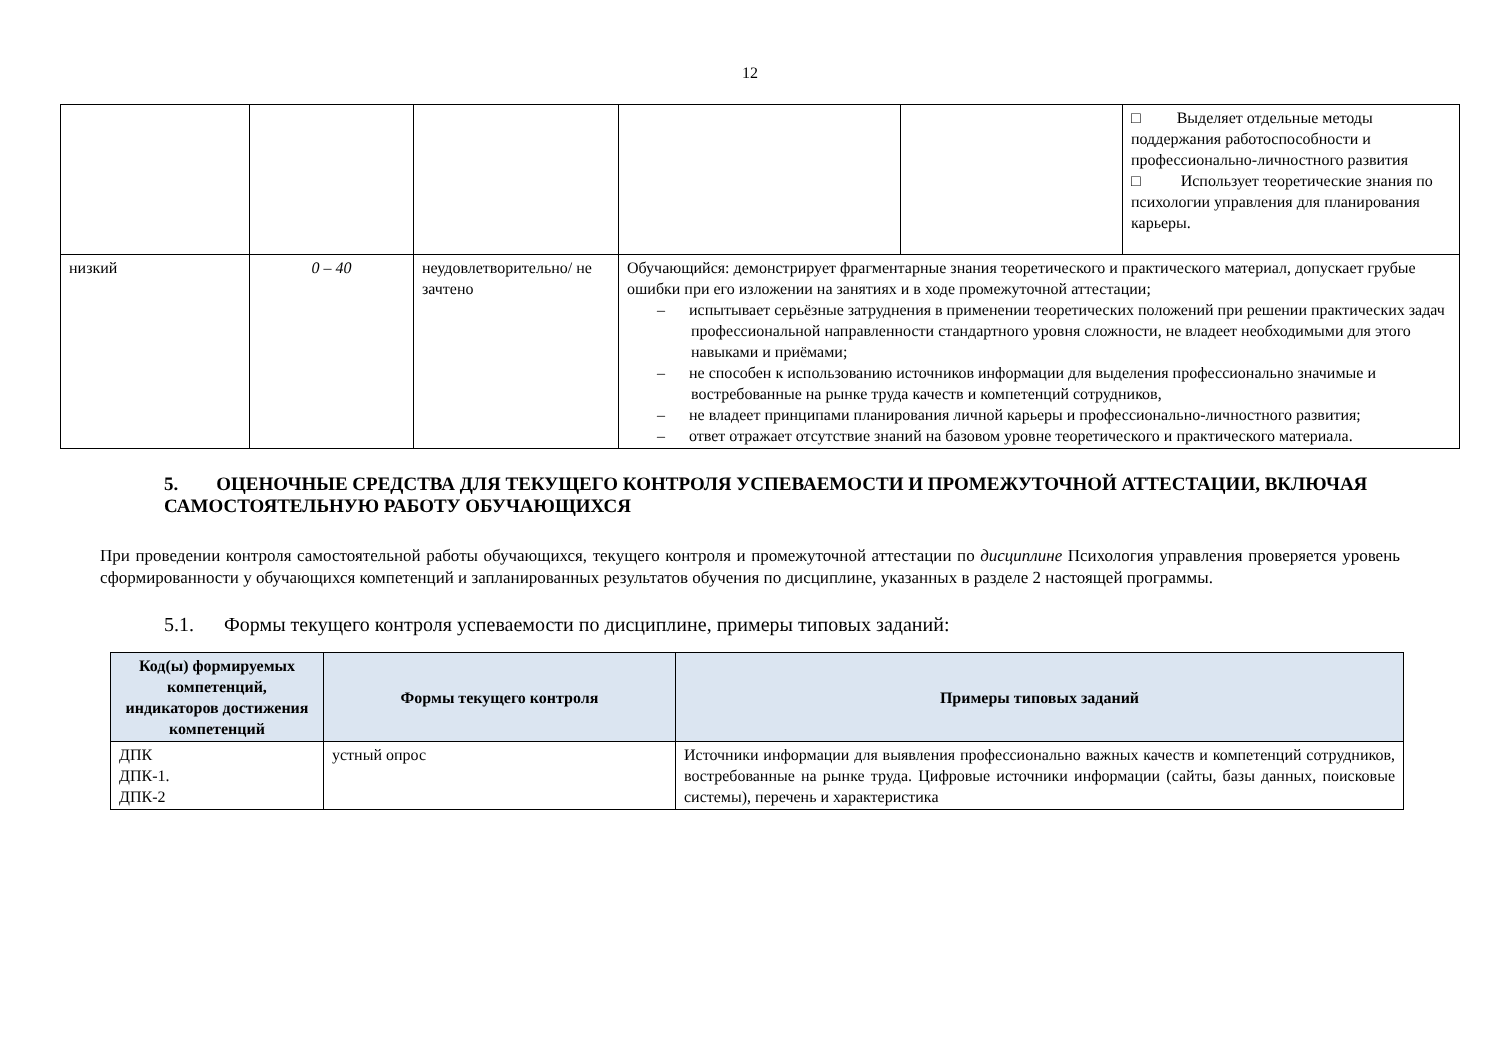12
| | | | | | □ Выделяет отдельные методы поддержания работоспособности и профессионально-личностного развития □ Использует теоретические знания по психологии управления для планирования карьеры. |
| низкий | 0 – 40 | неудовлетворительно/ не зачтено | Обучающийся: демонстрирует фрагментарные знания теоретического и практического материал, допускает грубые ошибки при его изложении на занятиях и в ходе промежуточной аттестации; – испытывает серьёзные затруднения в применении теоретических положений при решении практических задач профессиональной направленности стандартного уровня сложности, не владеет необходимыми для этого навыками и приёмами; – не способен к использованию источников информации для выделения профессионально значимые и востребованные на рынке труда качеств и компетенций сотрудников, – не владеет принципами планирования личной карьеры и профессионально-личностного развития; – ответ отражает отсутствие знаний на базовом уровне теоретического и практического материала. | | |
5. ОЦЕНОЧНЫЕ СРЕДСТВА ДЛЯ ТЕКУЩЕГО КОНТРОЛЯ УСПЕВАЕМОСТИ И ПРОМЕЖУТОЧНОЙ АТТЕСТАЦИИ, ВКЛЮЧАЯ САМОСТОЯТЕЛЬНУЮ РАБОТУ ОБУЧАЮЩИХСЯ
При проведении контроля самостоятельной работы обучающихся, текущего контроля и промежуточной аттестации по дисциплине Психология управления проверяется уровень сформированности у обучающихся компетенций и запланированных результатов обучения по дисциплине, указанных в разделе 2 настоящей программы.
5.1. Формы текущего контроля успеваемости по дисциплине, примеры типовых заданий:
| Код(ы) формируемых компетенций, индикаторов достижения компетенций | Формы текущего контроля | Примеры типовых заданий |
| --- | --- | --- |
| ДПК ДПК-1. ДПК-2 | устный опрос | Источники информации для выявления профессионально важных качеств и компетенций сотрудников, востребованные на рынке труда. Цифровые источники информации (сайты, базы данных, поисковые системы), перечень и характеристика |